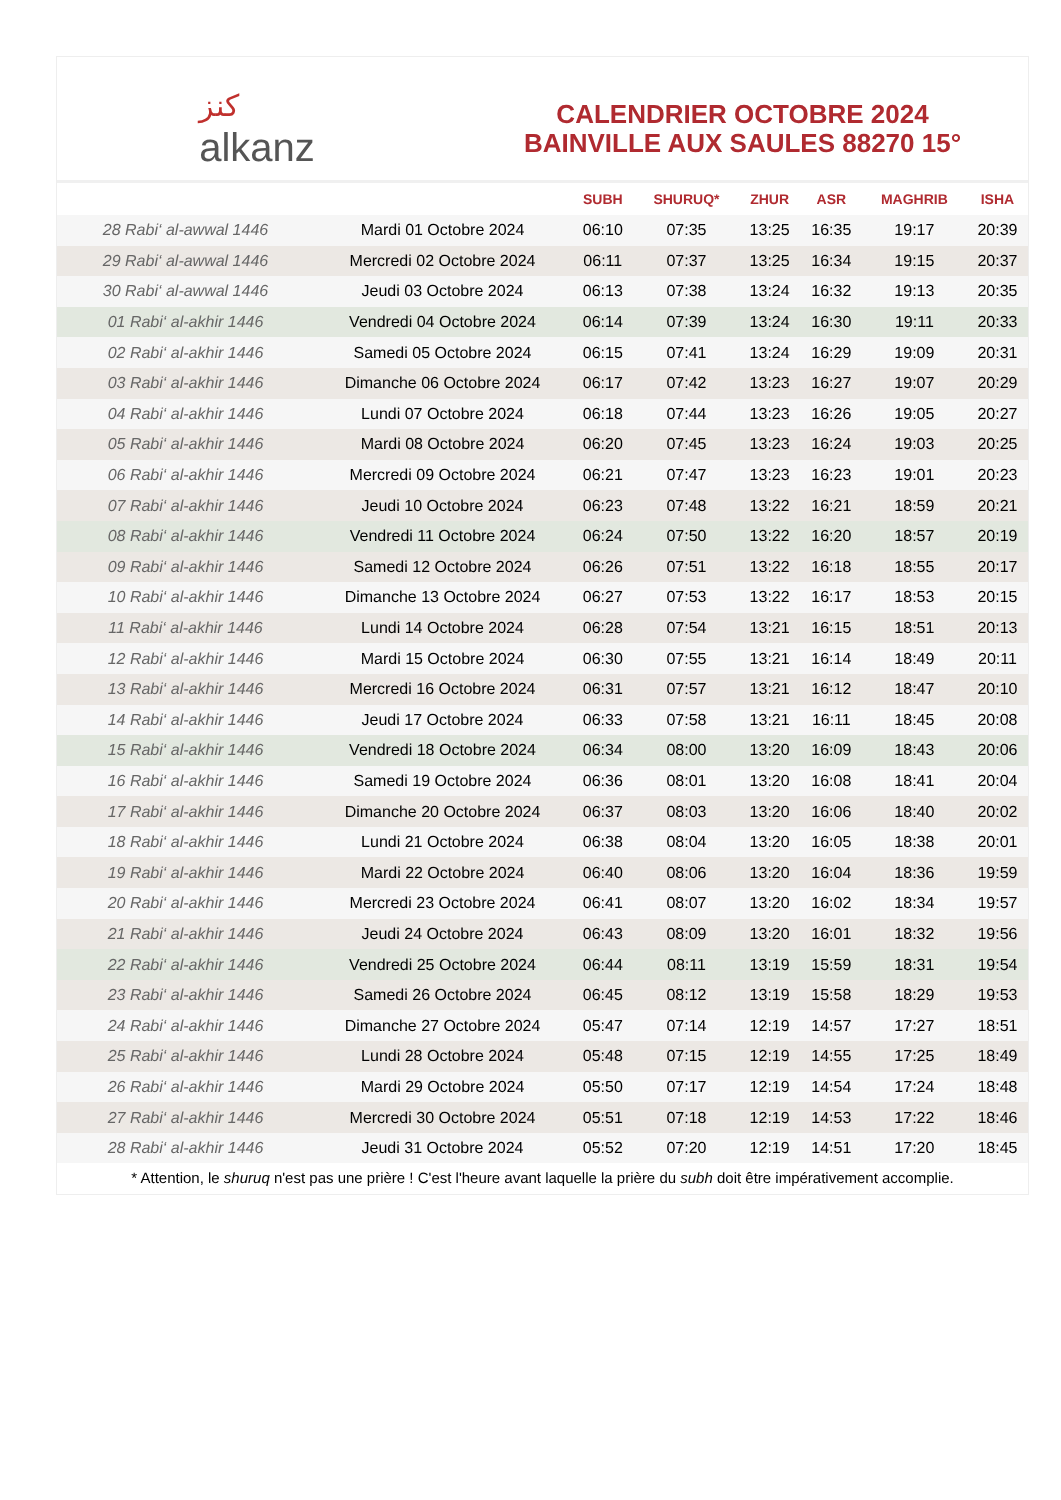ﻛﻨﺰ
alkanz
CALENDRIER OCTOBRE 2024
BAINVILLE AUX SAULES 88270 15°
| | | SUBH | SHURUQ* | ZHUR | ASR | MAGHRIB | ISHA |
| --- | --- | --- | --- | --- | --- | --- | --- |
| 28 Rabi‘ al-awwal 1446 | Mardi 01 Octobre 2024 | 06:10 | 07:35 | 13:25 | 16:35 | 19:17 | 20:39 |
| 29 Rabi‘ al-awwal 1446 | Mercredi 02 Octobre 2024 | 06:11 | 07:37 | 13:25 | 16:34 | 19:15 | 20:37 |
| 30 Rabi‘ al-awwal 1446 | Jeudi 03 Octobre 2024 | 06:13 | 07:38 | 13:24 | 16:32 | 19:13 | 20:35 |
| 01 Rabi‘ al-akhir 1446 | Vendredi 04 Octobre 2024 | 06:14 | 07:39 | 13:24 | 16:30 | 19:11 | 20:33 |
| 02 Rabi‘ al-akhir 1446 | Samedi 05 Octobre 2024 | 06:15 | 07:41 | 13:24 | 16:29 | 19:09 | 20:31 |
| 03 Rabi‘ al-akhir 1446 | Dimanche 06 Octobre 2024 | 06:17 | 07:42 | 13:23 | 16:27 | 19:07 | 20:29 |
| 04 Rabi‘ al-akhir 1446 | Lundi 07 Octobre 2024 | 06:18 | 07:44 | 13:23 | 16:26 | 19:05 | 20:27 |
| 05 Rabi‘ al-akhir 1446 | Mardi 08 Octobre 2024 | 06:20 | 07:45 | 13:23 | 16:24 | 19:03 | 20:25 |
| 06 Rabi‘ al-akhir 1446 | Mercredi 09 Octobre 2024 | 06:21 | 07:47 | 13:23 | 16:23 | 19:01 | 20:23 |
| 07 Rabi‘ al-akhir 1446 | Jeudi 10 Octobre 2024 | 06:23 | 07:48 | 13:22 | 16:21 | 18:59 | 20:21 |
| 08 Rabi‘ al-akhir 1446 | Vendredi 11 Octobre 2024 | 06:24 | 07:50 | 13:22 | 16:20 | 18:57 | 20:19 |
| 09 Rabi‘ al-akhir 1446 | Samedi 12 Octobre 2024 | 06:26 | 07:51 | 13:22 | 16:18 | 18:55 | 20:17 |
| 10 Rabi‘ al-akhir 1446 | Dimanche 13 Octobre 2024 | 06:27 | 07:53 | 13:22 | 16:17 | 18:53 | 20:15 |
| 11 Rabi‘ al-akhir 1446 | Lundi 14 Octobre 2024 | 06:28 | 07:54 | 13:21 | 16:15 | 18:51 | 20:13 |
| 12 Rabi‘ al-akhir 1446 | Mardi 15 Octobre 2024 | 06:30 | 07:55 | 13:21 | 16:14 | 18:49 | 20:11 |
| 13 Rabi‘ al-akhir 1446 | Mercredi 16 Octobre 2024 | 06:31 | 07:57 | 13:21 | 16:12 | 18:47 | 20:10 |
| 14 Rabi‘ al-akhir 1446 | Jeudi 17 Octobre 2024 | 06:33 | 07:58 | 13:21 | 16:11 | 18:45 | 20:08 |
| 15 Rabi‘ al-akhir 1446 | Vendredi 18 Octobre 2024 | 06:34 | 08:00 | 13:20 | 16:09 | 18:43 | 20:06 |
| 16 Rabi‘ al-akhir 1446 | Samedi 19 Octobre 2024 | 06:36 | 08:01 | 13:20 | 16:08 | 18:41 | 20:04 |
| 17 Rabi‘ al-akhir 1446 | Dimanche 20 Octobre 2024 | 06:37 | 08:03 | 13:20 | 16:06 | 18:40 | 20:02 |
| 18 Rabi‘ al-akhir 1446 | Lundi 21 Octobre 2024 | 06:38 | 08:04 | 13:20 | 16:05 | 18:38 | 20:01 |
| 19 Rabi‘ al-akhir 1446 | Mardi 22 Octobre 2024 | 06:40 | 08:06 | 13:20 | 16:04 | 18:36 | 19:59 |
| 20 Rabi‘ al-akhir 1446 | Mercredi 23 Octobre 2024 | 06:41 | 08:07 | 13:20 | 16:02 | 18:34 | 19:57 |
| 21 Rabi‘ al-akhir 1446 | Jeudi 24 Octobre 2024 | 06:43 | 08:09 | 13:20 | 16:01 | 18:32 | 19:56 |
| 22 Rabi‘ al-akhir 1446 | Vendredi 25 Octobre 2024 | 06:44 | 08:11 | 13:19 | 15:59 | 18:31 | 19:54 |
| 23 Rabi‘ al-akhir 1446 | Samedi 26 Octobre 2024 | 06:45 | 08:12 | 13:19 | 15:58 | 18:29 | 19:53 |
| 24 Rabi‘ al-akhir 1446 | Dimanche 27 Octobre 2024 | 05:47 | 07:14 | 12:19 | 14:57 | 17:27 | 18:51 |
| 25 Rabi‘ al-akhir 1446 | Lundi 28 Octobre 2024 | 05:48 | 07:15 | 12:19 | 14:55 | 17:25 | 18:49 |
| 26 Rabi‘ al-akhir 1446 | Mardi 29 Octobre 2024 | 05:50 | 07:17 | 12:19 | 14:54 | 17:24 | 18:48 |
| 27 Rabi‘ al-akhir 1446 | Mercredi 30 Octobre 2024 | 05:51 | 07:18 | 12:19 | 14:53 | 17:22 | 18:46 |
| 28 Rabi‘ al-akhir 1446 | Jeudi 31 Octobre 2024 | 05:52 | 07:20 | 12:19 | 14:51 | 17:20 | 18:45 |
* Attention, le shuruq n'est pas une prière ! C'est l'heure avant laquelle la prière du subh doit être impérativement accomplie.